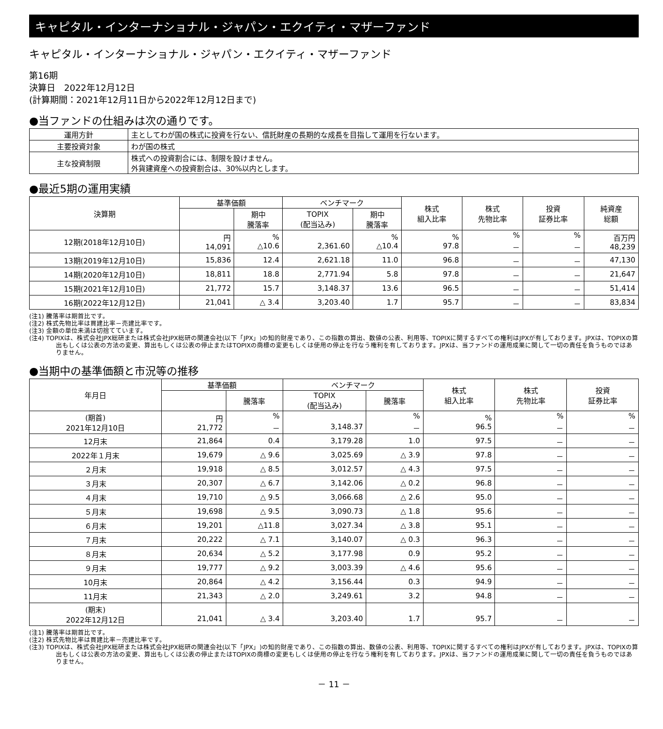キャピタル・インターナショナル・ジャパン・エクイティ・マザーファンド
キャピタル・インターナショナル・ジャパン・エクイティ・マザーファンド
第16期
決算日　2022年12月12日
(計算期間：2021年12月11日から2022年12月12日まで)
●当ファンドの仕組みは次の通りです。
| 運用方針 | 主としてわが国の株式に投資を行ない、信託財産の長期的な成長を目指して運用を行ないます。 |
| 主要投資対象 | わが国の株式 |
| 主な投資制限 | 株式への投資割合には、制限を設けません。 外貨建資産への投資割合は、30%以内とします。 |
●最近5期の運用実績
| 決算期 | 基準価額 | | ベンチマーク | | 株式 組入比率 | 株式 先物比率 | 投資 証券比率 | 純資産 総額 |
| --- | --- | --- | --- | --- | --- | --- | --- | --- |
| | | 期中 騰落率 | TOPIX (配当込み) | 期中 騰落率 | | | | |
| 12期(2018年12月10日) | 円 14,091 | % △10.6 | 2,361.60 | % △10.4 | % 97.8 | % － | % － | 百万円 48,239 |
| 13期(2019年12月10日) | 15,836 | 12.4 | 2,621.18 | 11.0 | 96.8 | － | － | 47,130 |
| 14期(2020年12月10日) | 18,811 | 18.8 | 2,771.94 | 5.8 | 97.8 | － | － | 21,647 |
| 15期(2021年12月10日) | 21,772 | 15.7 | 3,148.37 | 13.6 | 96.5 | － | － | 51,414 |
| 16期(2022年12月12日) | 21,041 | △ 3.4 | 3,203.40 | 1.7 | 95.7 | － | － | 83,834 |
(注1) 騰落率は期首比です。
(注2) 株式先物比率は買建比率－売建比率です。
(注3) 金額の単位未満は切捨てています。
(注4) TOPIXは、株式会社JPX総研または株式会社JPX総研の関連会社(以下「JPX」)の知的財産であり、この指数の算出、数値の公表、利用等、TOPIXに関するすべての権利はJPXが有しております。JPXは、TOPIXの算出もしくは公表の方法の変更、算出もしくは公表の停止またはTOPIXの商標の変更もしくは使用の停止を行なう権利を有しております。JPXは、当ファンドの運用成果に関して一切の責任を負うものではありません。
●当期中の基準価額と市況等の推移
| 年月日 | 基準価額 | | ベンチマーク | | 株式 組入比率 | 株式 先物比率 | 投資 証券比率 |
| --- | --- | --- | --- | --- | --- | --- | --- |
| | | 騰落率 | TOPIX (配当込み) | 騰落率 | | | |
| (期首) 2021年12月10日 | 円 21,772 | % － | 3,148.37 | % － | % 96.5 | % － | % － |
| 12月末 | 21,864 | 0.4 | 3,179.28 | 1.0 | 97.5 | － | － |
| 2022年１月末 | 19,679 | △ 9.6 | 3,025.69 | △ 3.9 | 97.8 | － | － |
| ２月末 | 19,918 | △ 8.5 | 3,012.57 | △ 4.3 | 97.5 | － | － |
| ３月末 | 20,307 | △ 6.7 | 3,142.06 | △ 0.2 | 96.8 | － | － |
| ４月末 | 19,710 | △ 9.5 | 3,066.68 | △ 2.6 | 95.0 | － | － |
| ５月末 | 19,698 | △ 9.5 | 3,090.73 | △ 1.8 | 95.6 | － | － |
| ６月末 | 19,201 | △11.8 | 3,027.34 | △ 3.8 | 95.1 | － | － |
| ７月末 | 20,222 | △ 7.1 | 3,140.07 | △ 0.3 | 96.3 | － | － |
| ８月末 | 20,634 | △ 5.2 | 3,177.98 | 0.9 | 95.2 | － | － |
| ９月末 | 19,777 | △ 9.2 | 3,003.39 | △ 4.6 | 95.6 | － | － |
| 10月末 | 20,864 | △ 4.2 | 3,156.44 | 0.3 | 94.9 | － | － |
| 11月末 | 21,343 | △ 2.0 | 3,249.61 | 3.2 | 94.8 | － | － |
| (期末) 2022年12月12日 | 21,041 | △ 3.4 | 3,203.40 | 1.7 | 95.7 | － | － |
(注1) 騰落率は期首比です。
(注2) 株式先物比率は買建比率－売建比率です。
(注3) TOPIXは、株式会社JPX総研または株式会社JPX総研の関連会社(以下「JPX」)の知的財産であり、この指数の算出、数値の公表、利用等、TOPIXに関するすべての権利はJPXが有しております。JPXは、TOPIXの算出もしくは公表の方法の変更、算出もしくは公表の停止またはTOPIXの商標の変更もしくは使用の停止を行なう権利を有しております。JPXは、当ファンドの運用成果に関して一切の責任を負うものではありません。
－ 11 －